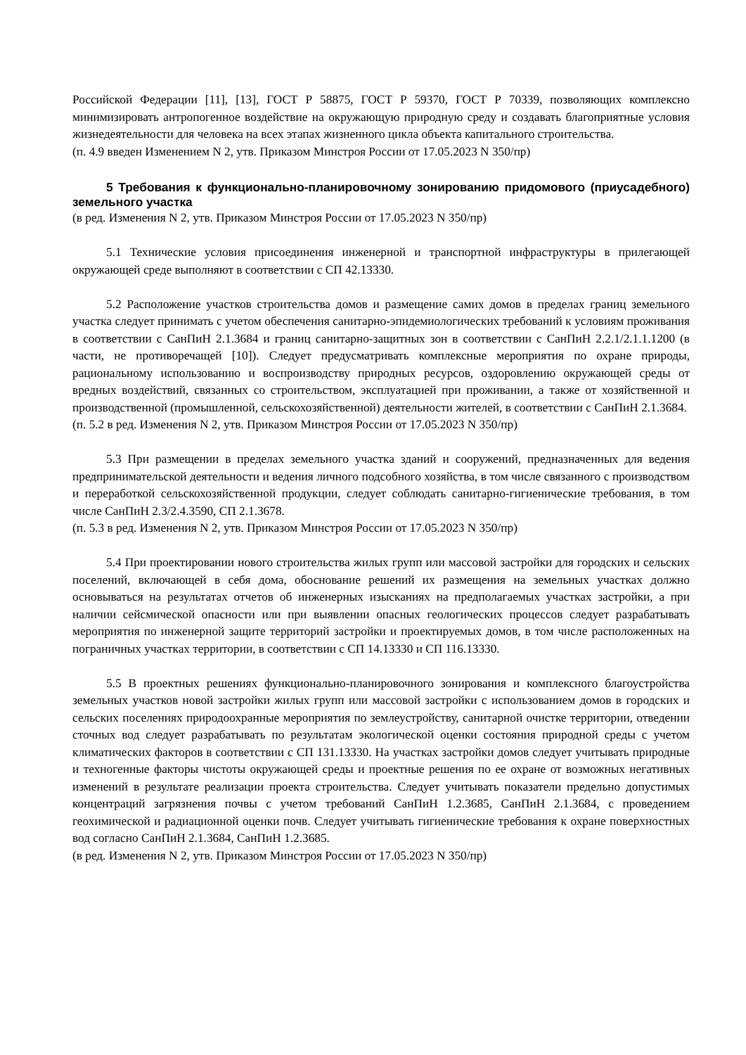Российской Федерации [11], [13], ГОСТ Р 58875, ГОСТ Р 59370, ГОСТ Р 70339, позволяющих комплексно минимизировать антропогенное воздействие на окружающую природную среду и создавать благоприятные условия жизнедеятельности для человека на всех этапах жизненного цикла объекта капитального строительства.
(п. 4.9 введен Изменением N 2, утв. Приказом Минстроя России от 17.05.2023 N 350/пр)
5 Требования к функционально-планировочному зонированию придомового (приусадебного) земельного участка
(в ред. Изменения N 2, утв. Приказом Минстроя России от 17.05.2023 N 350/пр)
5.1 Технические условия присоединения инженерной и транспортной инфраструктуры в прилегающей окружающей среде выполняют в соответствии с СП 42.13330.
5.2 Расположение участков строительства домов и размещение самих домов в пределах границ земельного участка следует принимать с учетом обеспечения санитарно-эпидемиологических требований к условиям проживания в соответствии с СанПиН 2.1.3684 и границ санитарно-защитных зон в соответствии с СанПиН 2.2.1/2.1.1.1200 (в части, не противоречащей [10]). Следует предусматривать комплексные мероприятия по охране природы, рациональному использованию и воспроизводству природных ресурсов, оздоровлению окружающей среды от вредных воздействий, связанных со строительством, эксплуатацией при проживании, а также от хозяйственной и производственной (промышленной, сельскохозяйственной) деятельности жителей, в соответствии с СанПиН 2.1.3684.
(п. 5.2 в ред. Изменения N 2, утв. Приказом Минстроя России от 17.05.2023 N 350/пр)
5.3 При размещении в пределах земельного участка зданий и сооружений, предназначенных для ведения предпринимательской деятельности и ведения личного подсобного хозяйства, в том числе связанного с производством и переработкой сельскохозяйственной продукции, следует соблюдать санитарно-гигиенические требования, в том числе СанПиН 2.3/2.4.3590, СП 2.1.3678.
(п. 5.3 в ред. Изменения N 2, утв. Приказом Минстроя России от 17.05.2023 N 350/пр)
5.4 При проектировании нового строительства жилых групп или массовой застройки для городских и сельских поселений, включающей в себя дома, обоснование решений их размещения на земельных участках должно основываться на результатах отчетов об инженерных изысканиях на предполагаемых участках застройки, а при наличии сейсмической опасности или при выявлении опасных геологических процессов следует разрабатывать мероприятия по инженерной защите территорий застройки и проектируемых домов, в том числе расположенных на пограничных участках территории, в соответствии с СП 14.13330 и СП 116.13330.
5.5 В проектных решениях функционально-планировочного зонирования и комплексного благоустройства земельных участков новой застройки жилых групп или массовой застройки с использованием домов в городских и сельских поселениях природоохранные мероприятия по землеустройству, санитарной очистке территории, отведении сточных вод следует разрабатывать по результатам экологической оценки состояния природной среды с учетом климатических факторов в соответствии с СП 131.13330. На участках застройки домов следует учитывать природные и техногенные факторы чистоты окружающей среды и проектные решения по ее охране от возможных негативных изменений в результате реализации проекта строительства. Следует учитывать показатели предельно допустимых концентраций загрязнения почвы с учетом требований СанПиН 1.2.3685, СанПиН 2.1.3684, с проведением геохимической и радиационной оценки почв. Следует учитывать гигиенические требования к охране поверхностных вод согласно СанПиН 2.1.3684, СанПиН 1.2.3685.
(в ред. Изменения N 2, утв. Приказом Минстроя России от 17.05.2023 N 350/пр)